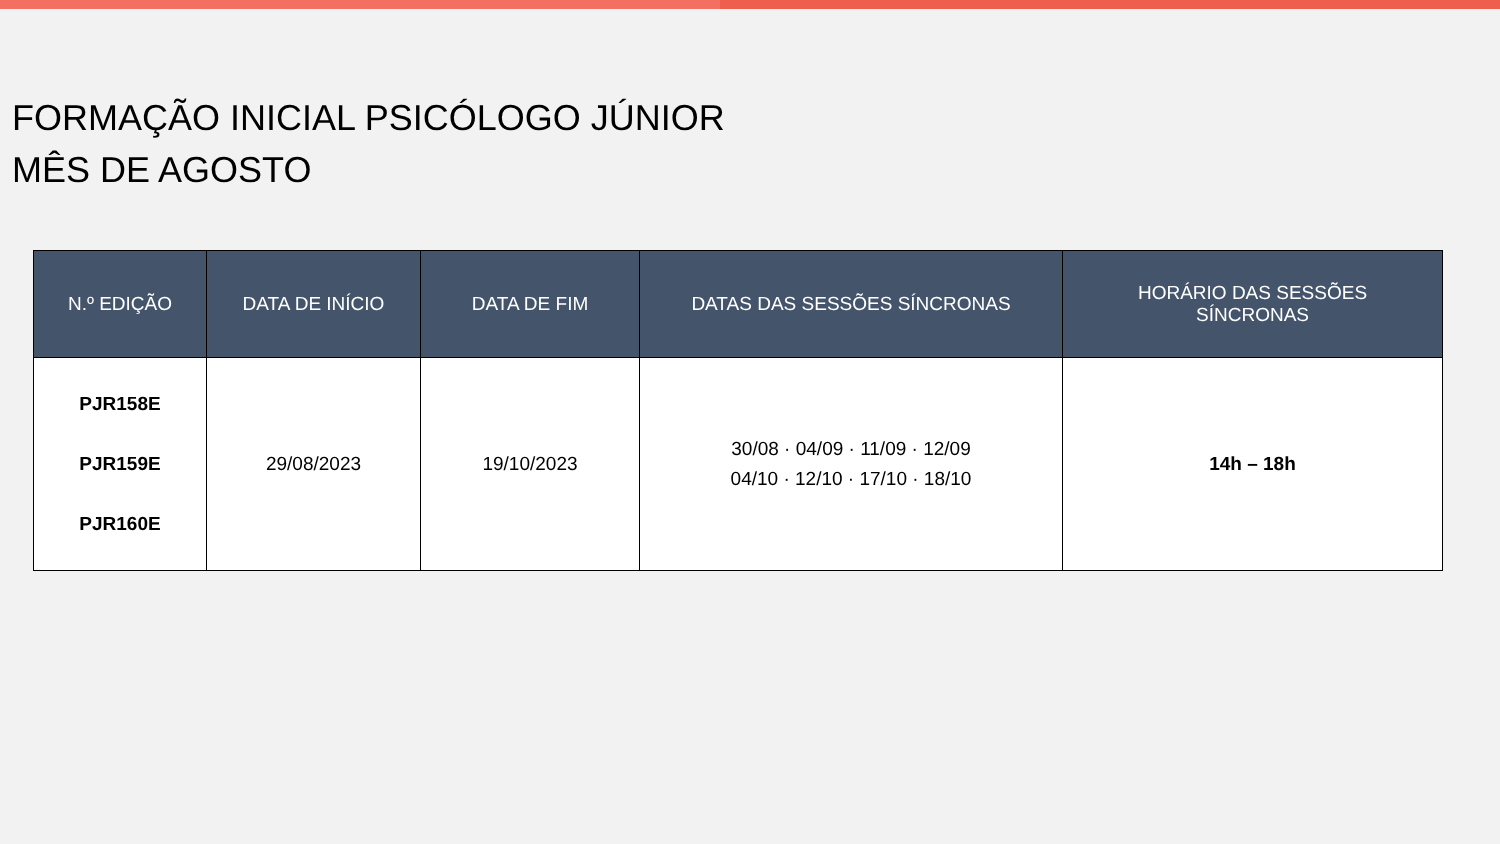FORMAÇÃO INICIAL PSICÓLOGO JÚNIOR
MÊS DE AGOSTO
| N.º EDIÇÃO | DATA DE INÍCIO | DATA DE FIM | DATAS DAS SESSÕES SÍNCRONAS | HORÁRIO DAS SESSÕES SÍNCRONAS |
| --- | --- | --- | --- | --- |
| PJR158E PJR159E PJR160E | 29/08/2023 | 19/10/2023 | 30/08 · 04/09 · 11/09 · 12/09 04/10 · 12/10 · 17/10 · 18/10 | 14h – 18h |